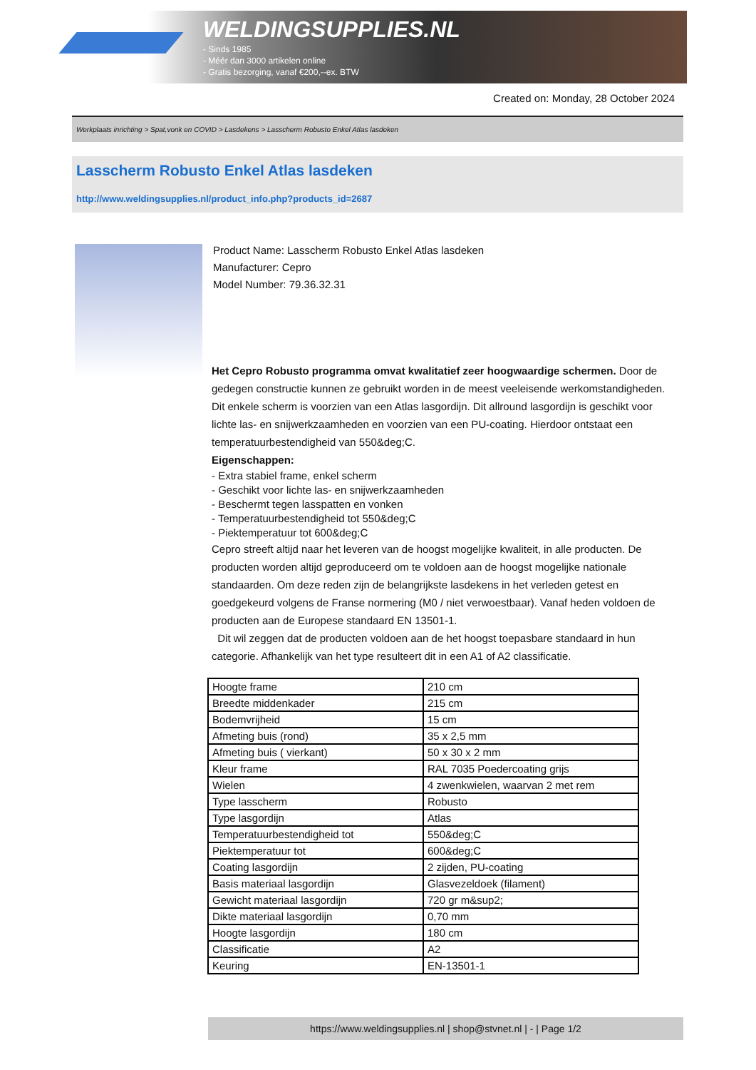WELDINGSUPPLIES.NL
- Sinds 1985
- Méér dan 3000 artikelen online
- Gratis bezorging, vanaf €200,--ex. BTW
Created on: Monday, 28 October 2024
Werkplaats inrichting > Spat,vonk en COVID > Lasdekens > Lasscherm Robusto Enkel Atlas lasdeken
Lasscherm Robusto Enkel Atlas lasdeken
http://www.weldingsupplies.nl/product_info.php?products_id=2687
Product Name: Lasscherm Robusto Enkel Atlas lasdeken
Manufacturer: Cepro
Model Number: 79.36.32.31
Het Cepro Robusto programma omvat kwalitatief zeer hoogwaardige schermen. Door de gedegen constructie kunnen ze gebruikt worden in de meest veeleisende werkomstandigheden. Dit enkele scherm is voorzien van een Atlas lasgordijn. Dit allround lasgordijn is geschikt voor lichte las- en snijwerkzaamheden en voorzien van een PU-coating. Hierdoor ontstaat een temperatuurbestendigheid van 550&deg;C.
Eigenschappen:
- Extra stabiel frame, enkel scherm
- Geschikt voor lichte las- en snijwerkzaamheden
- Beschermt tegen lasspatten en vonken
- Temperatuurbestendigheid tot 550&deg;C
- Piektemperatuur tot 600&deg;C
Cepro streeft altijd naar het leveren van de hoogst mogelijke kwaliteit, in alle producten. De producten worden altijd geproduceerd om te voldoen aan de hoogst mogelijke nationale standaarden. Om deze reden zijn de belangrijkste lasdekens in het verleden getest en goedgekeurd volgens de Franse normering (M0 / niet verwoestbaar). Vanaf heden voldoen de producten aan de Europese standaard EN 13501-1.
Dit wil zeggen dat de producten voldoen aan de het hoogst toepasbare standaard in hun categorie. Afhankelijk van het type resulteert dit in een A1 of A2 classificatie.
| Hoogte frame | 210 cm |
| Breedte middenkader | 215 cm |
| Bodemvrijheid | 15 cm |
| Afmeting buis (rond) | 35 x 2,5 mm |
| Afmeting buis ( vierkant) | 50 x 30 x 2 mm |
| Kleur frame | RAL 7035 Poedercoating grijs |
| Wielen | 4 zwenkwielen, waarvan 2 met rem |
| Type lasscherm | Robusto |
| Type lasgordijn | Atlas |
| Temperatuurbestendigheid tot | 550&deg;C |
| Piektemperatuur tot | 600&deg;C |
| Coating lasgordijn | 2 zijden, PU-coating |
| Basis materiaal lasgordijn | Glasvezeldoek (filament) |
| Gewicht materiaal lasgordijn | 720 gr m&sup2; |
| Dikte materiaal lasgordijn | 0,70 mm |
| Hoogte lasgordijn | 180 cm |
| Classificatie | A2 |
| Keuring | EN-13501-1 |
https://www.weldingsupplies.nl | shop@stvnet.nl | - | Page 1/2